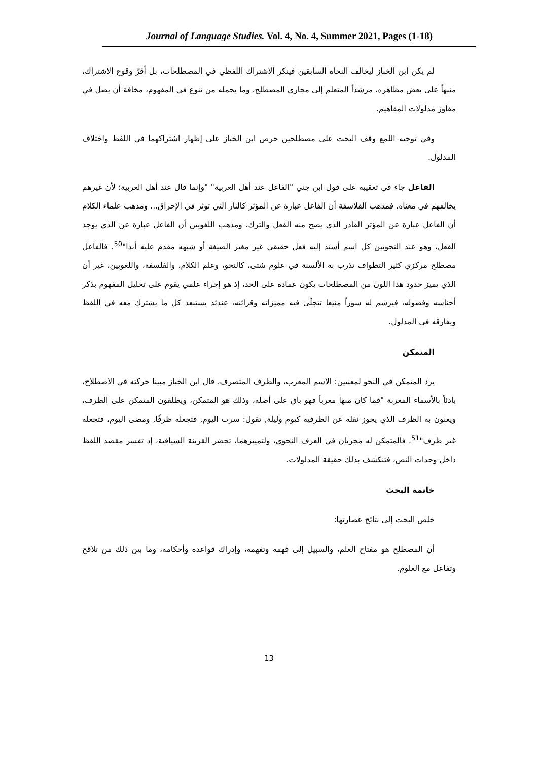Journal of Language Studies. Vol. 4, No. 4, Summer 2021, Pages (1-18)
لم يكن ابن الخباز ليخالف النحاة السابقين فينكر الاشتراك اللفظي في المصطلحات، بل أقرّ وقوع الاشتراك، منبهاً على بعض مظاهره، مرشداً المتعلم إلى مجاري المصطلح، وما يحمله من تنوع في المفهوم، مخافة أن يضل في مفاوز مدلولات المفاهيم.
وفي توجيه اللمع وقف البحث على مصطلحين حرص ابن الخباز على إظهار اشتراكهما في اللفظ واختلاف المدلول.
الفاعل جاء في تعقيبه على قول ابن جني "الفاعل عند أهل العربية" "وإنما قال عند أهل العربية؛ لأن غيرهم يخالفهم في معناه، فمذهب الفلاسفة أن الفاعل عبارة عن المؤثر كالنار التي تؤثر في الإحراق... ومذهب علماء الكلام أن الفاعل عبارة عن المؤثر القادر الذي يصح منه الفعل والترك، ومذهب اللغويين أن الفاعل عبارة عن الذي يوجد الفعل، وهو عند النحويين كل اسم أسند إليه فعل حقيقي غير مغير الصيغة أو شبهه مقدم عليه أبدا"<sup>50</sup>. فالفاعل مصطلح مركزي كثير التطواف تذرب به الألسنة في علوم شتى، كالنحو، وعلم الكلام، والفلسفة، واللغويين، غير أن الذي يميز حدود هذا اللون من المصطلحات يكون عماده على الحد، إذ هو إجراء علمي يقوم على تحليل المفهوم بذكر أجناسه وفصوله، فيرسم له سوراً منيعا تتجلّى فيه مميزاته وقرائنه، عندئذ يستبعد كل ما يشترك معه في اللفظ ويفارقه في المدلول.
المتمكن
يرد المتمكن في النحو لمعنيين: الاسم المعرب، والظرف المتصرف، قال ابن الخباز مبينا حركته في الاصطلاح، بادئاً بالأسماء المعربة "فما كان منها معرباً فهو باق على أصله، وذلك هو المتمكن، ويطلقون المتمكن على الظرف، ويعنون به الظرف الذي يجوز نقله عن الظرفية كيوم وليلة, تقول: سرت اليوم, فتجعله ظرفًا, ومضى اليوم، فتجعله غير ظرف"<sup>51</sup>. فالمتمكن له مجريان في العرف النحوي، ولتمييزهما، تحضر القرينة السياقية، إذ تفسر مقصد اللفظ داخل وحدات النص، فتنكشف بذلك حقيقة المدلولات.
خاتمة البحث
خلص البحث إلى نتائج عصارتها:
أن المصطلح هو مفتاح العلم، والسبيل إلى فهمه وتفهمه، وإدراك قواعده وأحكامه، وما بين ذلك من تلاقح وتفاعل مع العلوم.
13